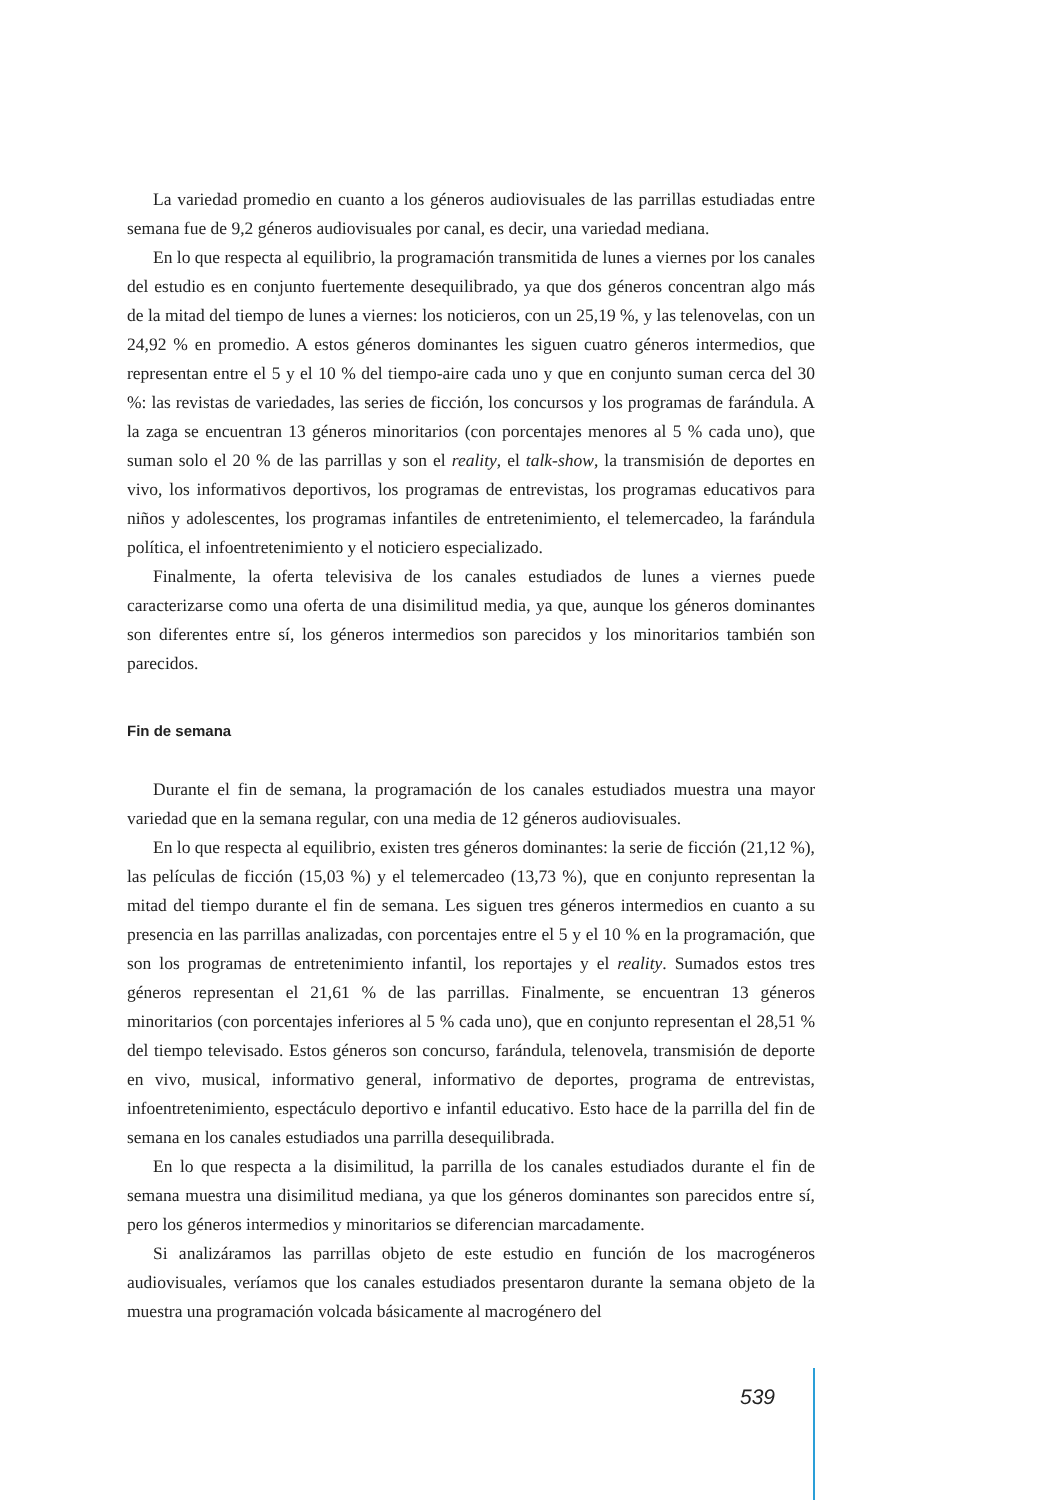La variedad promedio en cuanto a los géneros audiovisuales de las parrillas estudiadas entre semana fue de 9,2 géneros audiovisuales por canal, es decir, una variedad mediana.
En lo que respecta al equilibrio, la programación transmitida de lunes a viernes por los canales del estudio es en conjunto fuertemente desequilibrado, ya que dos géneros concentran algo más de la mitad del tiempo de lunes a viernes: los noticieros, con un 25,19 %, y las telenovelas, con un 24,92 % en promedio. A estos géneros dominantes les siguen cuatro géneros intermedios, que representan entre el 5 y el 10 % del tiempo-aire cada uno y que en conjunto suman cerca del 30 %: las revistas de variedades, las series de ficción, los concursos y los programas de farándula. A la zaga se encuentran 13 géneros minoritarios (con porcentajes menores al 5 % cada uno), que suman solo el 20 % de las parrillas y son el reality, el talk-show, la transmisión de deportes en vivo, los informativos deportivos, los programas de entrevistas, los programas educativos para niños y adolescentes, los programas infantiles de entretenimiento, el telemercadeo, la farándula política, el infoentretenimiento y el noticiero especializado.
Finalmente, la oferta televisiva de los canales estudiados de lunes a viernes puede caracterizarse como una oferta de una disimilitud media, ya que, aunque los géneros dominantes son diferentes entre sí, los géneros intermedios son parecidos y los minoritarios también son parecidos.
Fin de semana
Durante el fin de semana, la programación de los canales estudiados muestra una mayor variedad que en la semana regular, con una media de 12 géneros audiovisuales.
En lo que respecta al equilibrio, existen tres géneros dominantes: la serie de ficción (21,12 %), las películas de ficción (15,03 %) y el telemercadeo (13,73 %), que en conjunto representan la mitad del tiempo durante el fin de semana. Les siguen tres géneros intermedios en cuanto a su presencia en las parrillas analizadas, con porcentajes entre el 5 y el 10 % en la programación, que son los programas de entretenimiento infantil, los reportajes y el reality. Sumados estos tres géneros representan el 21,61 % de las parrillas. Finalmente, se encuentran 13 géneros minoritarios (con porcentajes inferiores al 5 % cada uno), que en conjunto representan el 28,51 % del tiempo televisado. Estos géneros son concurso, farándula, telenovela, transmisión de deporte en vivo, musical, informativo general, informativo de deportes, programa de entrevistas, infoentretenimiento, espectáculo deportivo e infantil educativo. Esto hace de la parrilla del fin de semana en los canales estudiados una parrilla desequilibrada.
En lo que respecta a la disimilitud, la parrilla de los canales estudiados durante el fin de semana muestra una disimilitud mediana, ya que los géneros dominantes son parecidos entre sí, pero los géneros intermedios y minoritarios se diferencian marcadamente.
Si analizáramos las parrillas objeto de este estudio en función de los macrogéneros audiovisuales, veríamos que los canales estudiados presentaron durante la semana objeto de la muestra una programación volcada básicamente al macrogénero del
539